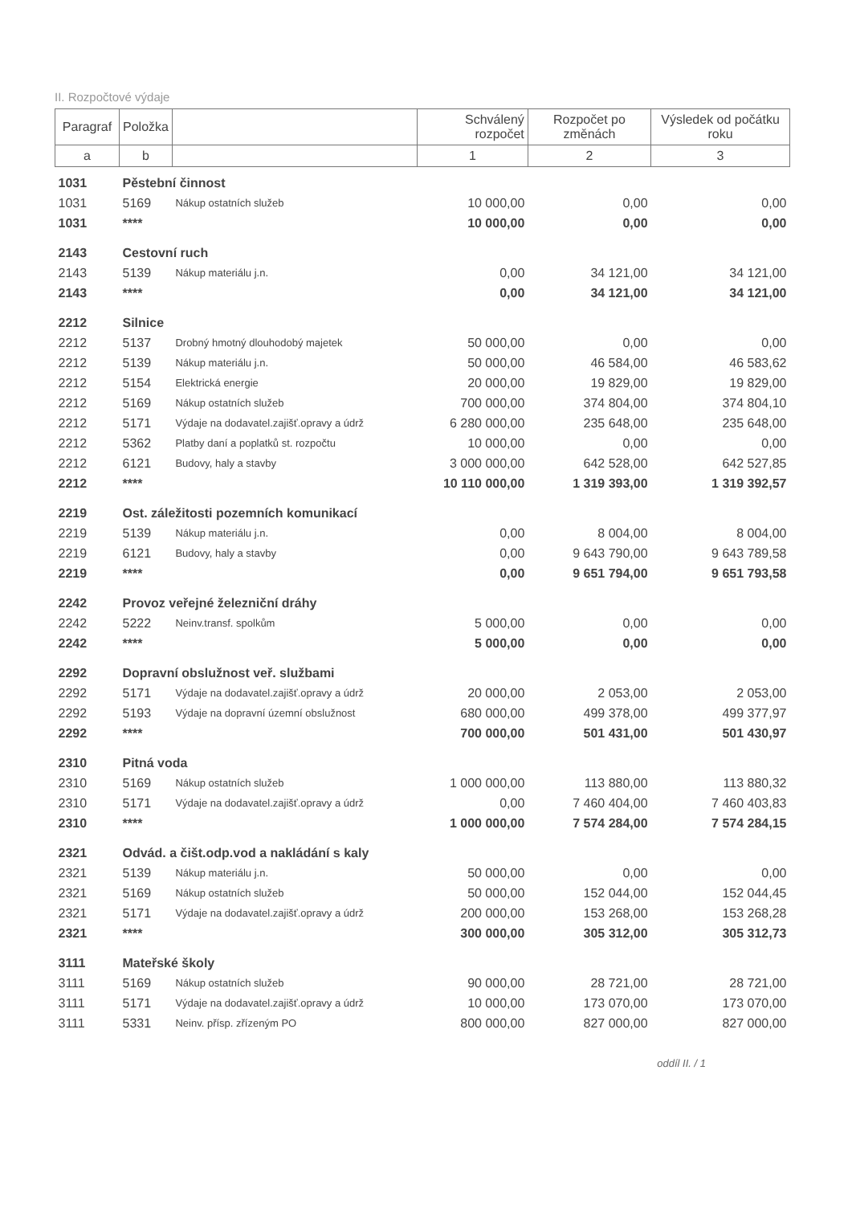II. Rozpočtové výdaje
| Paragraf | Položka | | Schválený rozpočet | Rozpočet po změnách | Výsledek od počátku roku |
| --- | --- | --- | --- | --- | --- |
| a | b | | 1 | 2 | 3 |
| 1031 | Pěstební činnost | | | | |
| 1031 | 5169 | Nákup ostatních služeb | 10 000,00 | 0,00 | 0,00 |
| 1031 | **** | | 10 000,00 | 0,00 | 0,00 |
| 2143 | Cestovní ruch | | | | |
| 2143 | 5139 | Nákup materiálu j.n. | 0,00 | 34 121,00 | 34 121,00 |
| 2143 | **** | | 0,00 | 34 121,00 | 34 121,00 |
| 2212 | Silnice | | | | |
| 2212 | 5137 | Drobný hmotný dlouhodobý majetek | 50 000,00 | 0,00 | 0,00 |
| 2212 | 5139 | Nákup materiálu j.n. | 50 000,00 | 46 584,00 | 46 583,62 |
| 2212 | 5154 | Elektrická energie | 20 000,00 | 19 829,00 | 19 829,00 |
| 2212 | 5169 | Nákup ostatních služeb | 700 000,00 | 374 804,00 | 374 804,10 |
| 2212 | 5171 | Výdaje na dodavatel.zajišť.opravy a údrž | 6 280 000,00 | 235 648,00 | 235 648,00 |
| 2212 | 5362 | Platby daní a poplatků st. rozpočtu | 10 000,00 | 0,00 | 0,00 |
| 2212 | 6121 | Budovy, haly a stavby | 3 000 000,00 | 642 528,00 | 642 527,85 |
| 2212 | **** | | 10 110 000,00 | 1 319 393,00 | 1 319 392,57 |
| 2219 | Ost. záležitosti pozemních komunikací | | | | |
| 2219 | 5139 | Nákup materiálu j.n. | 0,00 | 8 004,00 | 8 004,00 |
| 2219 | 6121 | Budovy, haly a stavby | 0,00 | 9 643 790,00 | 9 643 789,58 |
| 2219 | **** | | 0,00 | 9 651 794,00 | 9 651 793,58 |
| 2242 | Provoz veřejné železniční dráhy | | | | |
| 2242 | 5222 | Neinv.transf. spolkům | 5 000,00 | 0,00 | 0,00 |
| 2242 | **** | | 5 000,00 | 0,00 | 0,00 |
| 2292 | Dopravní obslužnost veř. službami | | | | |
| 2292 | 5171 | Výdaje na dodavatel.zajišť.opravy a údrž | 20 000,00 | 2 053,00 | 2 053,00 |
| 2292 | 5193 | Výdaje na dopravní územní obslužnost | 680 000,00 | 499 378,00 | 499 377,97 |
| 2292 | **** | | 700 000,00 | 501 431,00 | 501 430,97 |
| 2310 | Pitná voda | | | | |
| 2310 | 5169 | Nákup ostatních služeb | 1 000 000,00 | 113 880,00 | 113 880,32 |
| 2310 | 5171 | Výdaje na dodavatel.zajišť.opravy a údrž | 0,00 | 7 460 404,00 | 7 460 403,83 |
| 2310 | **** | | 1 000 000,00 | 7 574 284,00 | 7 574 284,15 |
| 2321 | Odvád. a čišt.odp.vod a nakládání s kaly | | | | |
| 2321 | 5139 | Nákup materiálu j.n. | 50 000,00 | 0,00 | 0,00 |
| 2321 | 5169 | Nákup ostatních služeb | 50 000,00 | 152 044,00 | 152 044,45 |
| 2321 | 5171 | Výdaje na dodavatel.zajišť.opravy a údrž | 200 000,00 | 153 268,00 | 153 268,28 |
| 2321 | **** | | 300 000,00 | 305 312,00 | 305 312,73 |
| 3111 | Mateřské školy | | | | |
| 3111 | 5169 | Nákup ostatních služeb | 90 000,00 | 28 721,00 | 28 721,00 |
| 3111 | 5171 | Výdaje na dodavatel.zajišť.opravy a údrž | 10 000,00 | 173 070,00 | 173 070,00 |
| 3111 | 5331 | Neinv. přísp. zřízeným PO | 800 000,00 | 827 000,00 | 827 000,00 |
oddíl II. / 1